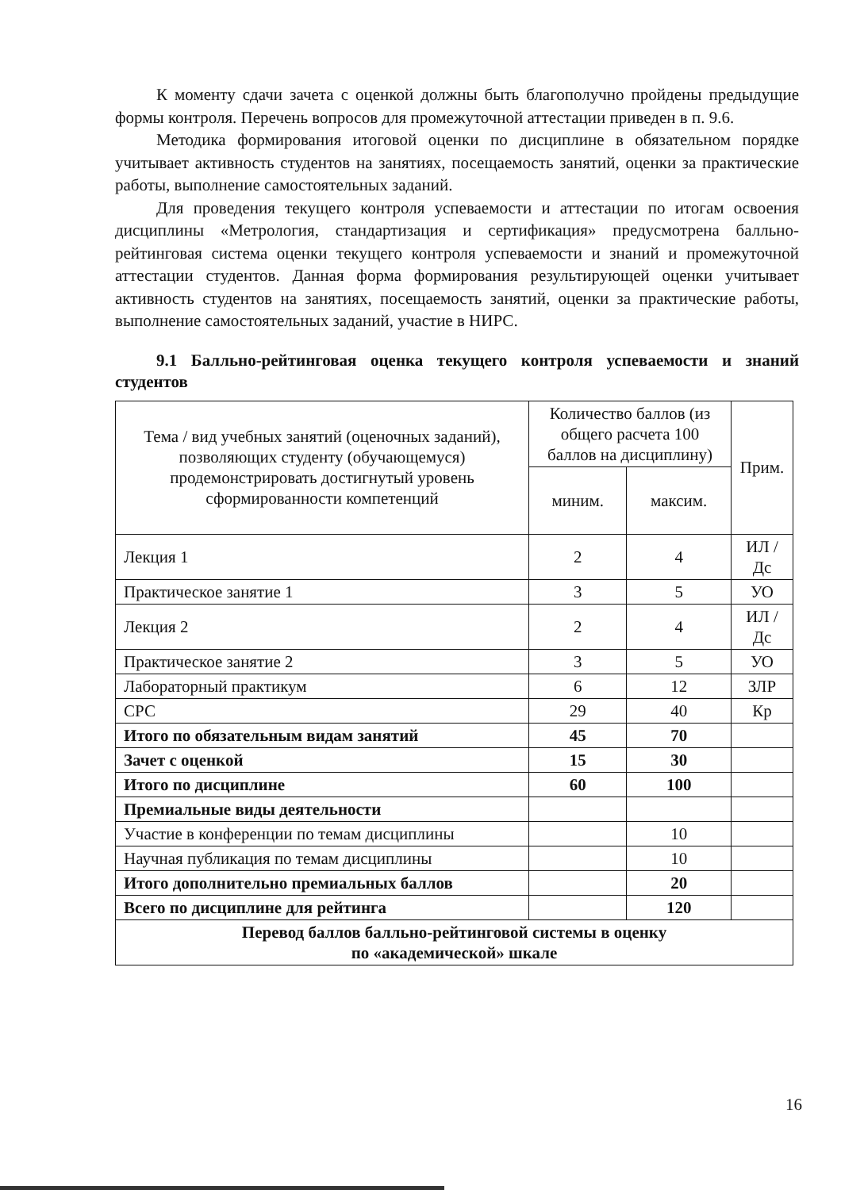К моменту сдачи зачета с оценкой должны быть благополучно пройдены предыдущие формы контроля. Перечень вопросов для промежуточной аттестации приведен в п. 9.6.
Методика формирования итоговой оценки по дисциплине в обязательном порядке учитывает активность студентов на занятиях, посещаемость занятий, оценки за практические работы, выполнение самостоятельных заданий.
Для проведения текущего контроля успеваемости и аттестации по итогам освоения дисциплины «Метрология, стандартизация и сертификация» предусмотрена балльно-рейтинговая система оценки текущего контроля успеваемости и знаний и промежуточной аттестации студентов. Данная форма формирования результирующей оценки учитывает активность студентов на занятиях, посещаемость занятий, оценки за практические работы, выполнение самостоятельных заданий, участие в НИРС.
9.1 Балльно-рейтинговая оценка текущего контроля успеваемости и знаний студентов
| Тема / вид учебных занятий (оценочных заданий), позволяющих студенту (обучающемуся) продемонстрировать достигнутый уровень сформированности компетенций | Количество баллов (из общего расчета 100 баллов на дисциплину) | | Прим. |
| --- | --- | --- | --- |
| | миним. | максим. | |
| Лекция 1 | 2 | 4 | ИЛ /Дс |
| Практическое занятие 1 | 3 | 5 | УО |
| Лекция 2 | 2 | 4 | ИЛ /Дс |
| Практическое занятие 2 | 3 | 5 | УО |
| Лабораторный практикум | 6 | 12 | ЗЛР |
| СРС | 29 | 40 | Кр |
| Итого по обязательным видам занятий | 45 | 70 | |
| Зачет с оценкой | 15 | 30 | |
| Итого по дисциплине | 60 | 100 | |
| Премиальные виды деятельности | | | |
| Участие в конференции по темам дисциплины | | 10 | |
| Научная публикация по темам дисциплины | | 10 | |
| Итого дополнительно премиальных баллов | | 20 | |
| Всего по дисциплине для рейтинга | | 120 | |
| Перевод баллов балльно-рейтинговой системы в оценку по «академической» шкале | | | |
16